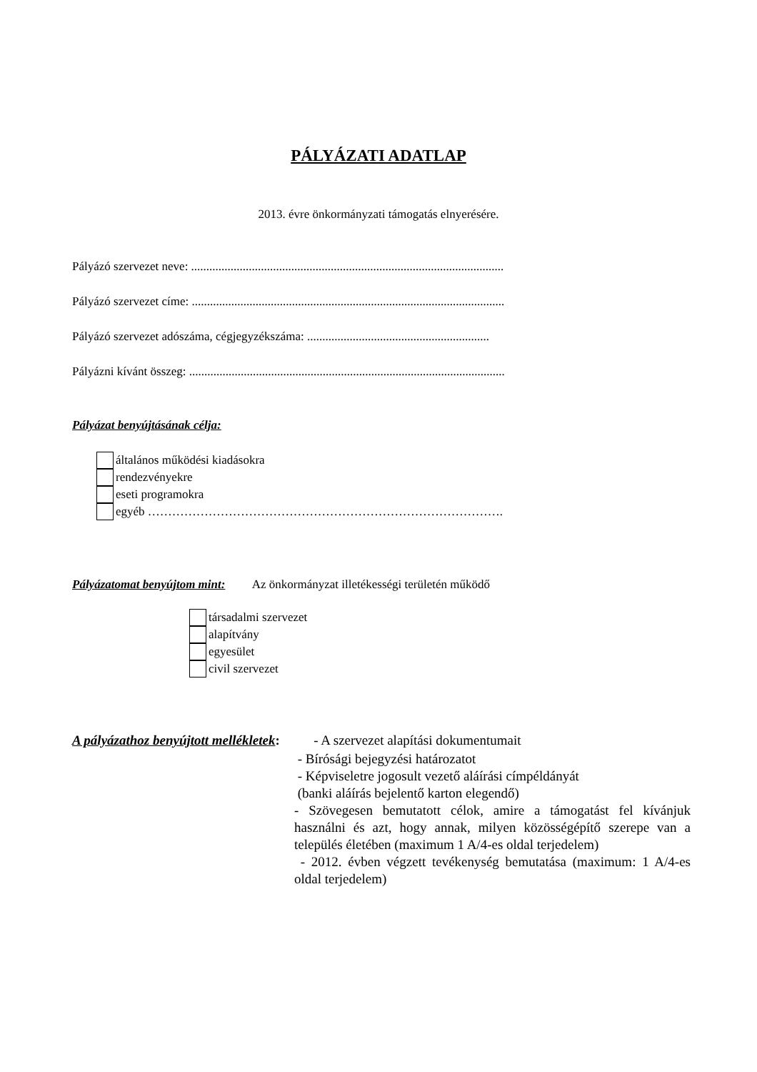PÁLYÁZATI ADATLAP
2013. évre önkormányzati támogatás elnyerésére.
Pályázó szervezet neve: .......................................................................................................
Pályázó szervezet címe: .......................................................................................................
Pályázó szervezet adószáma, cégjegyzékszáma: ............................................................
Pályázni kívánt összeg: ........................................................................................................
Pályázat benyújtásának célja:
általános működési kiadásokra
rendezvényekre
eseti programokra
egyéb …………………………………………………………………………….
Pályázatomat benyújtom mint: Az önkormányzat illetékességi területén működő
társadalmi szervezet
alapítvány
egyesület
civil szervezet
A pályázathoz benyújtott mellékletek: - A szervezet alapítási dokumentumait
- Bírósági bejegyzési határozatot
- Képviseletre jogosult vezető aláírási címpéldányát
(banki aláírás bejelentő karton elegendő)
- Szövegesen bemutatott célok, amire a támogatást fel kívánjuk használni és azt, hogy annak, milyen közösségépítő szerepe van a település életében (maximum 1 A/4-es oldal terjedelem)
- 2012. évben végzett tevékenység bemutatása (maximum: 1 A/4-es oldal terjedelem)